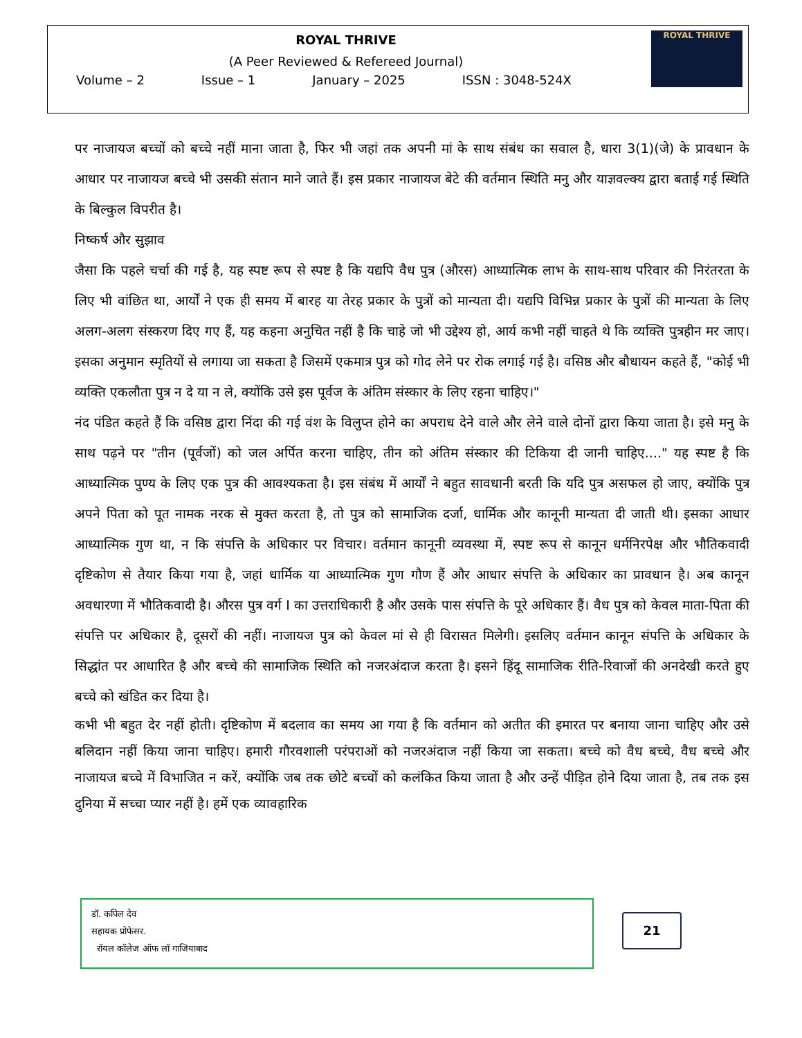ROYAL THRIVE
(A Peer Reviewed & Refereed Journal)
Volume – 2 Issue – 1 January – 2025 ISSN : 3048-524X
ROYAL THRIVE
पर नाजायज बच्चों को बच्चे नहीं माना जाता है, फिर भी जहां तक अपनी मां के साथ संबंध का सवाल है, धारा 3(1)(जे) के प्रावधान के आधार पर नाजायज बच्चे भी उसकी संतान माने जाते हैं। इस प्रकार नाजायज बेटे की वर्तमान स्थिति मनु और याज्ञवल्क्य द्वारा बताई गई स्थिति के बिल्कुल विपरीत है।
निष्कर्ष और सुझाव
जैसा कि पहले चर्चा की गई है, यह स्पष्ट रूप से स्पष्ट है कि यद्यपि वैध पुत्र (औरस) आध्यात्मिक लाभ के साथ-साथ परिवार की निरंतरता के लिए भी वांछित था, आर्यों ने एक ही समय में बारह या तेरह प्रकार के पुत्रों को मान्यता दी। यद्यपि विभिन्न प्रकार के पुत्रों की मान्यता के लिए अलग-अलग संस्करण दिए गए हैं, यह कहना अनुचित नहीं है कि चाहे जो भी उद्देश्य हो, आर्य कभी नहीं चाहते थे कि व्यक्ति पुत्रहीन मर जाए। इसका अनुमान स्मृतियों से लगाया जा सकता है जिसमें एकमात्र पुत्र को गोद लेने पर रोक लगाई गई है। वसिष्ठ और बौधायन कहते हैं, "कोई भी व्यक्ति एकलौता पुत्र न दे या न ले, क्योंकि उसे इस पूर्वज के अंतिम संस्कार के लिए रहना चाहिए।"
नंद पंडित कहते हैं कि वसिष्ठ द्वारा निंदा की गई वंश के विलुप्त होने का अपराध देने वाले और लेने वाले दोनों द्वारा किया जाता है। इसे मनु के साथ पढ़ने पर "तीन (पूर्वजों) को जल अर्पित करना चाहिए, तीन को अंतिम संस्कार की टिकिया दी जानी चाहिए...." यह स्पष्ट है कि आध्यात्मिक पुण्य के लिए एक पुत्र की आवश्यकता है। इस संबंध में आर्यों ने बहुत सावधानी बरती कि यदि पुत्र असफल हो जाए, क्योंकि पुत्र अपने पिता को पूत नामक नरक से मुक्त करता है, तो पुत्र को सामाजिक दर्जा, धार्मिक और कानूनी मान्यता दी जाती थी। इसका आधार आध्यात्मिक गुण था, न कि संपत्ति के अधिकार पर विचार। वर्तमान कानूनी व्यवस्था में, स्पष्ट रूप से कानून धर्मनिरपेक्ष और भौतिकवादी दृष्टिकोण से तैयार किया गया है, जहां धार्मिक या आध्यात्मिक गुण गौण हैं और आधार संपत्ति के अधिकार का प्रावधान है। अब कानून अवधारणा में भौतिकवादी है। औरस पुत्र वर्ग I का उत्तराधिकारी है और उसके पास संपत्ति के पूरे अधिकार हैं। वैध पुत्र को केवल माता-पिता की संपत्ति पर अधिकार है, दूसरों की नहीं। नाजायज पुत्र को केवल मां से ही विरासत मिलेगी। इसलिए वर्तमान कानून संपत्ति के अधिकार के सिद्धांत पर आधारित है और बच्चे की सामाजिक स्थिति को नजरअंदाज करता है। इसने हिंदू सामाजिक रीति-रिवाजों की अनदेखी करते हुए बच्चे को खंडित कर दिया है।
कभी भी बहुत देर नहीं होती। दृष्टिकोण में बदलाव का समय आ गया है कि वर्तमान को अतीत की इमारत पर बनाया जाना चाहिए और उसे बलिदान नहीं किया जाना चाहिए। हमारी गौरवशाली परंपराओं को नजरअंदाज नहीं किया जा सकता। बच्चे को वैध बच्चे, वैध बच्चे और नाजायज बच्चे में विभाजित न करें, क्योंकि जब तक छोटे बच्चों को कलंकित किया जाता है और उन्हें पीड़ित होने दिया जाता है, तब तक इस दुनिया में सच्चा प्यार नहीं है। हमें एक व्यावहारिक
डॉ. कपिल देव
सहायक प्रोफेसर.
रॉयल कॉलेज ऑफ लॉ गाजियाबाद
21